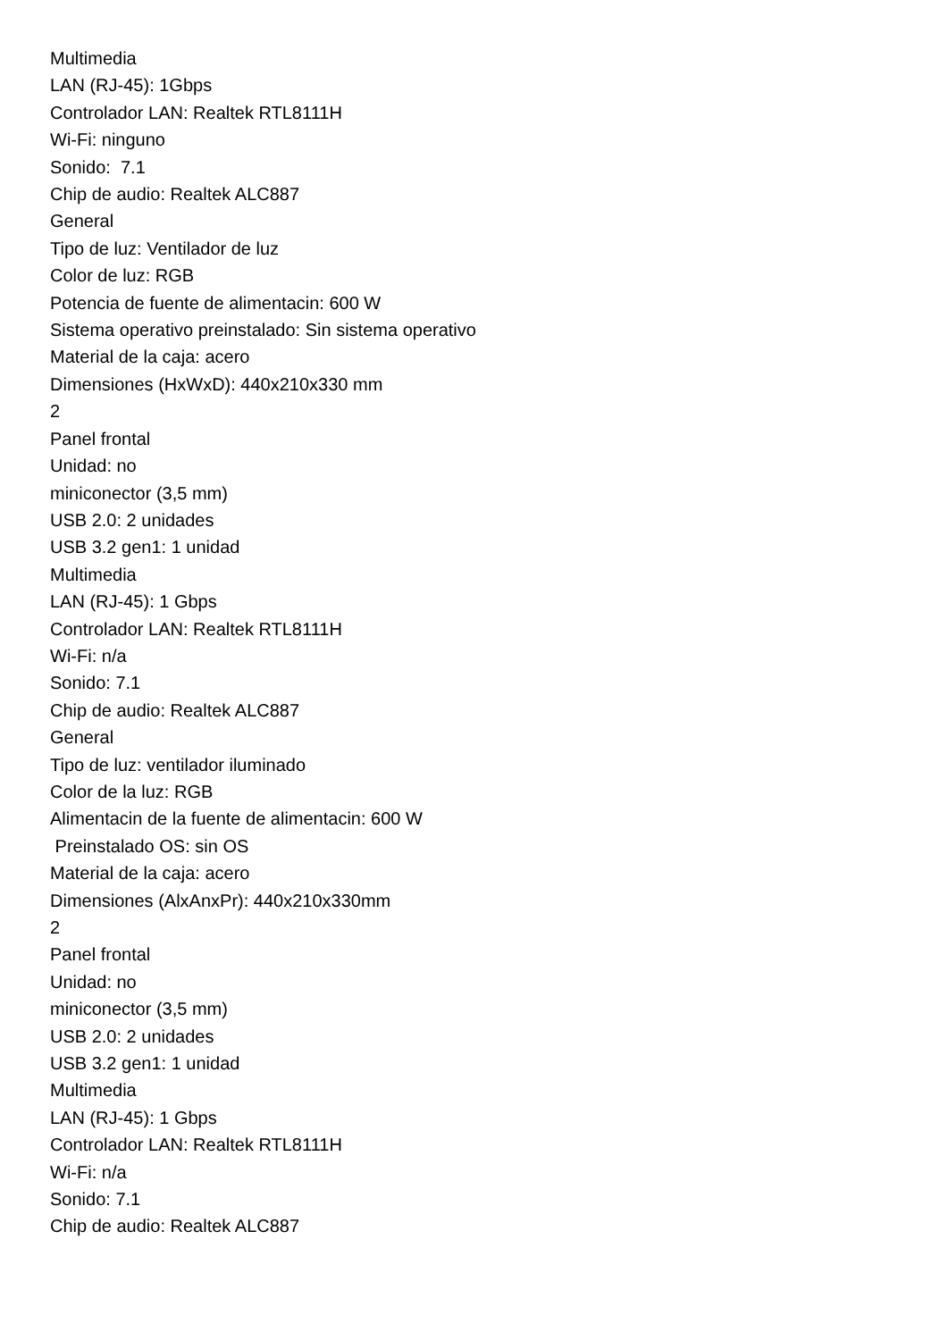Multimedia
LAN (RJ-45): 1Gbps
Controlador LAN: Realtek RTL8111H
Wi-Fi: ninguno
Sonido: 7.1
Chip de audio: Realtek ALC887
General
Tipo de luz: Ventilador de luz
Color de luz: RGB
Potencia de fuente de alimentacin: 600 W
Sistema operativo preinstalado: Sin sistema operativo
Material de la caja: acero
Dimensiones (HxWxD): 440x210x330 mm
2
Panel frontal
Unidad: no
miniconector (3,5 mm)
USB 2.0: 2 unidades
USB 3.2 gen1: 1 unidad
Multimedia
LAN (RJ-45): 1 Gbps
Controlador LAN: Realtek RTL8111H
Wi-Fi: n/a
Sonido: 7.1
Chip de audio: Realtek ALC887
General
Tipo de luz: ventilador iluminado
Color de la luz: RGB
Alimentacin de la fuente de alimentacin: 600 W
Preinstalado OS: sin OS
Material de la caja: acero
Dimensiones (AlxAnxPr): 440x210x330mm
2
Panel frontal
Unidad: no
miniconector (3,5 mm)
USB 2.0: 2 unidades
USB 3.2 gen1: 1 unidad
Multimedia
LAN (RJ-45): 1 Gbps
Controlador LAN: Realtek RTL8111H
Wi-Fi: n/a
Sonido: 7.1
Chip de audio: Realtek ALC887